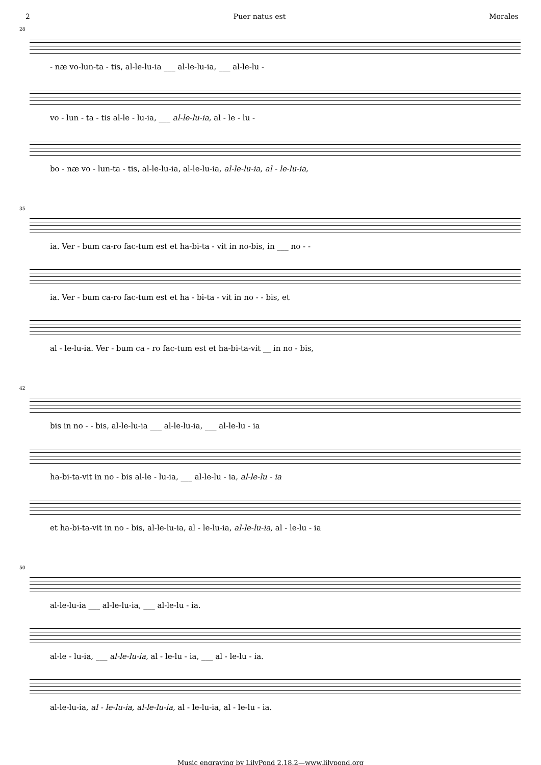2 Puer natus est Morales
28
- næ vo-lun-ta - tis, al-le-lu-ia ___ al-le-lu-ia, ___ al-le-lu -
vo - lun - ta - tis al-le - lu-ia, ___ al-le-lu-ia, al - le - lu -
bo - næ vo - lun-ta - tis, al-le-lu-ia, al-le-lu-ia, al-le-lu-ia, al - le-lu-ia,
35
ia. Ver - bum ca-ro fac-tum est et ha-bi-ta - vit in no-bis, in ___ no - -
ia. Ver - bum ca-ro fac-tum est et ha - bi-ta - vit in no - - bis, et
al - le-lu-ia. Ver - bum ca - ro fac-tum est et ha-bi-ta-vit __ in no - bis,
42
bis in no - - bis, al-le-lu-ia ___ al-le-lu-ia, ___ al-le-lu - ia
ha-bi-ta-vit in no - bis al-le - lu-ia, ___ al-le-lu - ia, al-le-lu - ia
et ha-bi-ta-vit in no - bis, al-le-lu-ia, al - le-lu-ia, al-le-lu-ia, al - le-lu - ia
50
al-le-lu-ia ___ al-le-lu-ia, ___ al-le-lu - ia.
al-le - lu-ia, ___ al-le-lu-ia, al - le-lu - ia, ___ al - le-lu - ia.
al-le-lu-ia, al - le-lu-ia, al-le-lu-ia, al - le-lu-ia, al - le-lu - ia.
Music engraving by LilyPond 2.18.2—www.lilypond.org